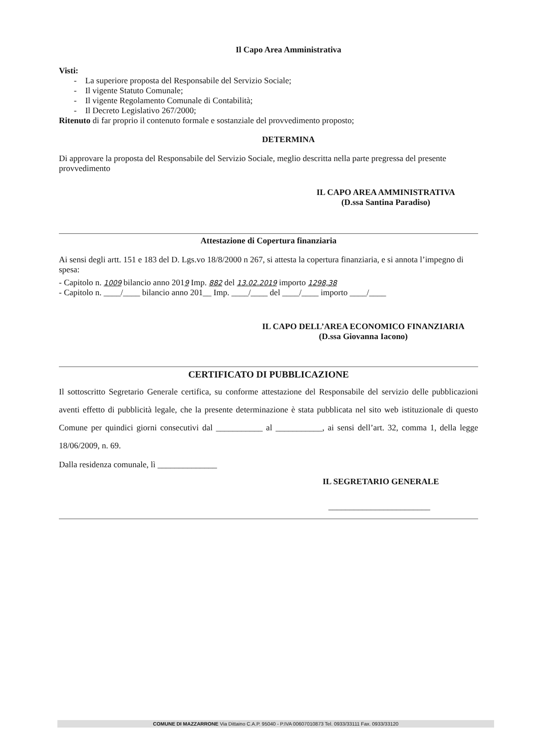Il Capo Area Amministrativa
Visti:
- La superiore proposta del Responsabile del Servizio Sociale;
- Il vigente Statuto Comunale;
- Il vigente Regolamento Comunale di Contabilità;
- Il Decreto Legislativo 267/2000;
Ritenuto di far proprio il contenuto formale e sostanziale del provvedimento proposto;
DETERMINA
Di approvare la proposta del Responsabile del Servizio Sociale, meglio descritta nella parte pregressa del presente provvedimento
IL CAPO AREA AMMINISTRATIVA
(D.ssa Santina Paradiso)
Attestazione di Copertura finanziaria
Ai sensi degli artt. 151 e 183 del D. Lgs.vo 18/8/2000 n 267, si attesta la copertura finanziaria, e si annota l’impegno di spesa:
- Capitolo n. 1009 bilancio anno 2019 Imp. 882 del 13.02.2019 importo 1298,38
- Capitolo n. ____/____ bilancio anno 201__ Imp. ____/____ del ____/____ importo ____/____
IL CAPO DELL’AREA ECONOMICO FINANZIARIA
(D.ssa Giovanna Iacono)
CERTIFICATO DI PUBBLICAZIONE
Il sottoscritto Segretario Generale certifica, su conforme attestazione del Responsabile del servizio delle pubblicazioni aventi effetto di pubblicità legale, che la presente determinazione è stata pubblicata nel sito web istituzionale di questo Comune per quindici giorni consecutivi dal ___________ al ___________, ai sensi dell’art. 32, comma 1, della legge 18/06/2009, n. 69.
Dalla residenza comunale, lì ______________
IL SEGRETARIO GENERALE
________________________
COMUNE DI MAZZARRONE Via Dittaino C.A.P. 95040 - P.IVA 00607010873 Tel. 0933/33111 Fax. 0933/33120